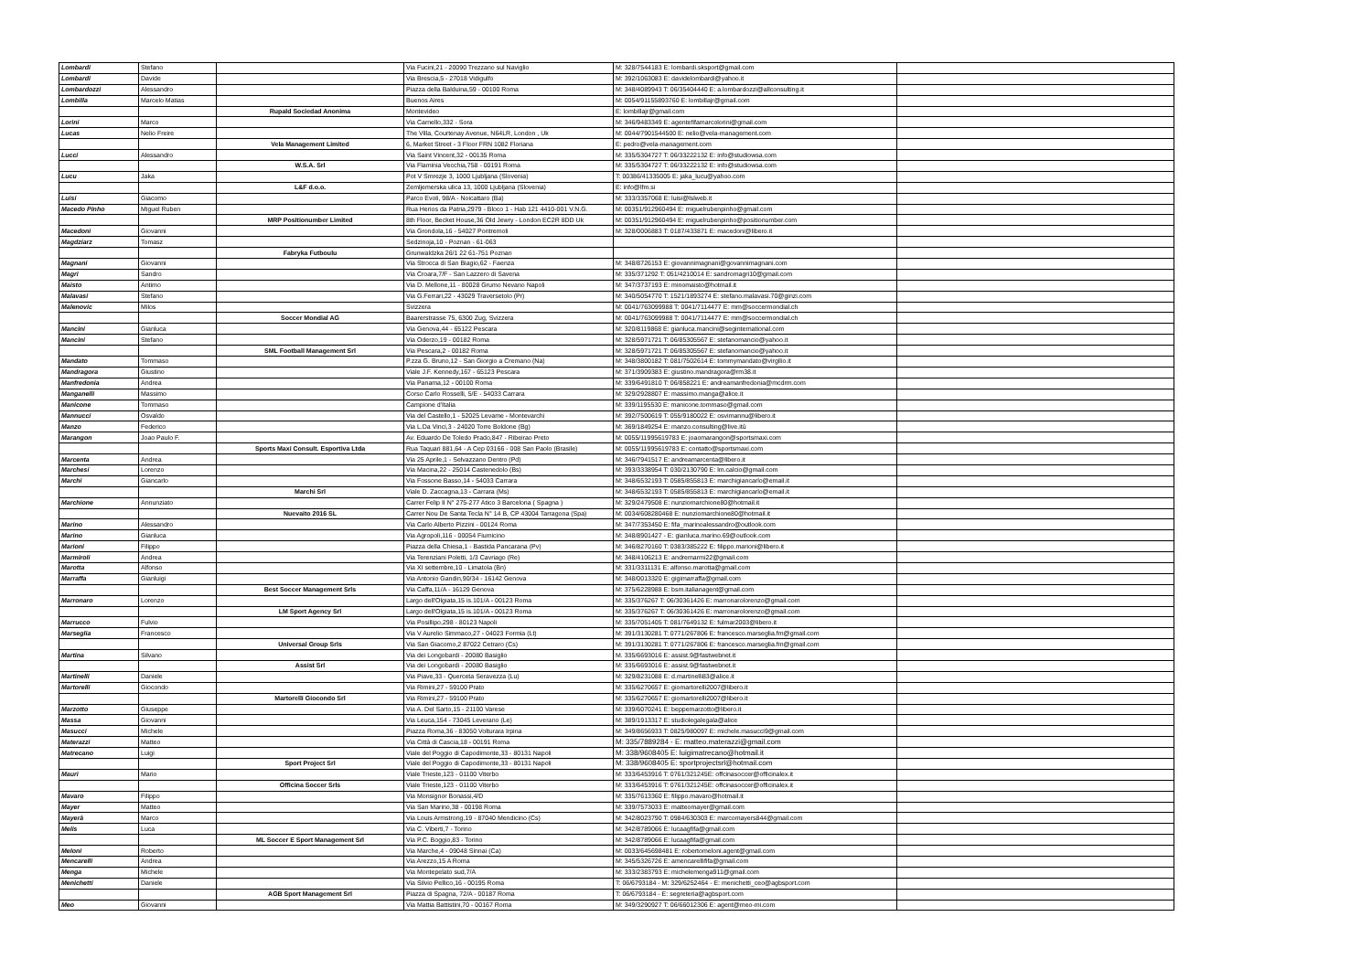| Lombardi | Stefano | | Via Fucini,21 - 20090 Trezzano sul Naviglio | M: 328/7544183 E: lombardi.sksport@gmail.com | |
| Lombardi | Davide | | Via Brescia,5 - 27018 Vidigulfo | M: 392/1063083 E: davidelombardi@yahoo.it | |
| Lombardozzi | Alessandro | | Piazza della Balduina,59 - 00100 Roma | M: 348/4089943 T: 06/35404440 E: a.lombardozzi@allconsulting.it | |
| Lombilla | Marcelo Matias | | Buenos Aires | M: 0054/91155893760 E: lombillajr@gmail.com | |
| | | Rupald Sociedad Anonima | Montevideo | E: lombillajr@gmail.com | |
| Lorini | Marco | | Via Carnello,332 - Sora | M: 346/9483349 E: agentefifamarcolorini@gmail.com | |
| Lucas | Nelio Freire | | The Villa, Courtenay Avenue, N64LR, London , Uk | M: 0044/7901544500 E: nelio@vela-management.com | |
| | | Vela Management Limited | 6, Market Street - 3 Floor FRN 1082 Floriana | E: pedro@vela-management.com | |
| Lucci | Alessandro | | Via Saint Vincent,32 - 00135 Roma | M: 335/5304727 T: 06/33222132 E: info@studiowsa.com | |
| | | W.S.A. Srl | Via Flaminia Vecchia,758 - 00191 Roma | M: 335/5304727 T: 06/33222132 E: info@studiowsa.com | |
| Lucu | Jaka | | Pot V Smrezje 3, 1000 Ljubljana (Slovenia) | T: 00386/41335005 E: jaka_lucu@yahoo.com | |
| | | L&F d.o.o. | Zemljemerska ulica 13, 1000 Ljubljana (Slovenia) | E: info@lfm.si | |
| Luisi | Giacomo | | Parco Evoli, 98/A - Noicattaro (Ba) | M: 333/3357068 E: luisi@lslweb.it | |
| Macedo Pinho | Miguel Ruben | | Rua Herios da Patria,2979 - Bloco 1 - Hab 121 4410-001 V.N.G. | M: 00351/912960494 E: miguelrubenpinho@gmail.com | |
| | | MRP Positionumber Limited | 8th Floor, Becket House,36 Old Jewry - London EC2R 8DD Uk | M: 00351/912960494 E: miguelrubenpinho@positionumber.com | |
| Macedoni | Giovanni | | Via Grondola,16 - 54027 Pontremoli | M: 328/0006883 T: 0187/433871 E: macedoni@libero.it | |
| Magdziarz | Tomasz | | Sedzinoja,10 - Poznan - 61-063 | | |
| | | Fabryka Futboulu | Grunwaldzka 26/1 22 61-751 Poznan | | |
| Magnani | Giovanni | | Via Strocca di San Biagio,62 - Faenza | M: 348/8726153 E: giovannimagnani@govannimagnani.com | |
| Magri | Sandro | | Via Croara,7/F - San Lazzero di Savena | M: 335/371292 T: 051/4210014 E: sandromagri10@gmail.com | |
| Maisto | Antimo | | Via D. Mellone,11 - 80028 Grumo Nevano Napoli | M: 347/3737193 E: minomaisto@hotmail.it | |
| Malavasi | Stefano | | Via G.Ferrari,22 - 43029 Traversetolo (Pr) | M: 340/5054770 T: 1521/1893274 E: stefano.malavasi.70@ginzi.com | |
| Malenovic | Milos | | Svizzera | M: 0041/763099988 T: 0041/7114477 E: mm@soccermondial.ch | |
| | | Soccer Mondial AG | Baarerstrasse 75, 6300 Zug, Svizzera | M: 0041/763099988 T: 0041/7114477 E: mm@soccermondial.ch | |
| Mancini | Gianluca | | Via Genova,44 - 65122 Pescara | M: 320/8119868 E: gianluca.mancini@seginternational.com | |
| Mancini | Stefano | | Via Oderzo,19 - 00182 Roma | M: 328/5971721 T: 06/85305567 E: stefanomancio@yahoo.it | |
| | | SML Football Management Srl | Via Pescara,2 - 00182 Roma | M: 328/5971721 T: 06/85305567 E: stefanomancio@yahoo.it | |
| Mandato | Tommaso | | P.zza G. Bruno,12 - San Giorgio a Cremano (Na) | M: 348/3800182 T: 081/7502614 E: tommymandato@virgilio.it | |
| Mandragora | Giustino | | Viale J.F. Kennedy,167 - 65123 Pescara | M: 371/3909383 E: giustino.mandragora@rm38.it | |
| Manfredonia | Andrea | | Via Panama,12 - 00100 Roma | M: 339/6491810 T: 06/858221 E: andreamanfredonia@mcdrm.com | |
| Manganelli | Massimo | | Corso Carlo Rosselli, 5/E - 54033 Carrara | M: 329/2928807 E: massimo.manga@alice.it | |
| Manicone | Tommaso | | Campione d'Italia | M: 339/1195530 E: manicone.tommaso@gmail.com | |
| Mannucci | Osvaldo | | Via del Castello,1 - 52025 Levame - Montevarchi | M: 392/7500619 T: 055/9180022 E: osvimannu@libero.it | |
| Manzo | Federico | | Via L.Da Vinci,3 - 24020 Torre Boldone (Bg) | M: 369/1849254 E: manzo.consulting@live.itù | |
| Marangon | Joao Paulo F. | | Av. Eduardo De Toledo Prado,847 - Ribeirao Preto | M: 0055/11995619783 E: joaomarangon@sportsmaxi.com | |
| | | Sports Maxi Consult. Esportiva Ltda | Rua Taquari 881,64 - A Cep 03166 - 008 San Paolo (Brasile) | M: 0055/11995619783 E: contatto@sportsmaxi.com | |
| Marcenta | Andrea | | Via 25 Aprile,1 - Selvazzano Dentro (Pd) | M: 346/7941517 E: andreamarcenta@libero.it | |
| Marchesi | Lorenzo | | Via Macina,22 - 25014 Castenedolo (Bs) | M: 393/3338954 T: 030/2130790 E: lm.calcio@gmail.com | |
| Marchi | Giancarlo | | Via Fossone Basso,14 - 54033 Carrara | M: 348/6532193 T: 0585/855813 E: marchigiancarlo@email.it | |
| | | Marchi Srl | Viale D. Zaccagna,13 - Carrara (Ms) | M: 348/6532193 T: 0585/855813 E: marchigiancarlo@email.it | |
| Marchione | Annunziato | | Carrer Felip II N° 275-277 Atico 3 Barcelona ( Spagna ) | M: 329/2479508 E: nunziomarchione80@hotmail.it | |
| | | Nuevaito 2016 SL | Carrer Nou De Santa Tecla N° 14 B, CP 43004 Tarragona (Spa) | M: 0034/608280468 E: nunziomarchione80@hotmail.it | |
| Marino | Alessandro | | Via Carlo Alberto Pizzini - 00124 Roma | M: 347/7353450 E: fifa_marinoalessandro@outlook.com | |
| Marino | Gianluca | | Via Agropoli,116 - 00054 Fiumicino | M: 348/8901427 - E: gianluca.marino.69@outlook.com | |
| Marioni | Filippo | | Piazza della Chiesa,1 - Bastida Pancarana (Pv) | M: 346/8270160 T: 0383/385222 E: filippo.marioni@libero.it | |
| Marmiroli | Andrea | | Via Terenziani Poletti, 1/3 Cavriago (Re) | M: 348/4106213 E: andremarmi22@gmail.com | |
| Marotta | Alfonso | | Via XI settembre,10 - Limatola (Bn) | M: 331/3311131 E: alfonso.marotta@gmail.com | |
| Marraffa | Gianluigi | | Via Antonio Gandin,90/34 - 16142 Genova | M: 348/0013320 E: gigimarraffa@gmail.com | |
| | | Best Soccer Management Srls | Via Caffa,11/A - 16129 Genova | M: 375/6228988 E: bsm.italianagent@gmail.com | |
| Marronaro | Lorenzo | | Largo dell'Olgiata,15 is.101/A - 00123 Roma | M: 335/376267 T: 06/30361426 E: marronarolorenzo@gmail.com | |
| | | LM Sport Agency Srl | Largo dell'Olgiata,15 is.101/A - 00123 Roma | M: 335/376267 T: 06/30361426 E: marronarolorenzo@gmail.com | |
| Marrucco | Fulvio | | Via Posillipo,298 - 80123 Napoli | M: 335/7051405 T: 081/7649132 E: fulmar2003@libero.it | |
| Marseglia | Francesco | | Via V Aurelio Simmaco,27 - 04023 Formia (Lt) | M: 391/3130281 T: 0771/267806 E: francesco.marseglia.fm@gmail.com | |
| | | Universal Group Srls | Via San Giacomo,2 87022 Cetraro (Cs) | M: 391/3130281 T: 0771/267806 E: francesco.marseglia.fm@gmail.com | |
| Martina | Silvano | | Via dei Longobardi - 20080 Basiglio | M. 335/6693016 E: assist.9@fastwebnet.it | |
| | | Assist Srl | Via dei Longobardi - 20080 Basiglio | M: 335/6693016 E: assist.9@fastwebnet.it | |
| Martinelli | Daniele | | Via Piave,33 - Querceta Seravezza (Lu) | M: 329/8231088 E: d.martinelli83@alice.it | |
| Martorelli | Giocondo | | Via Rimini,27 - 59100 Prato | M: 335/6270657 E: giomartorelli2007@libero.it | |
| | | Martorelli Giocondo Srl | Via Rimini,27 - 59100 Prato | M: 335/6270657 E: giomartorelli2007@libero.it | |
| Marzotto | Giuseppe | | Via A. Del Sarto,15 - 21100 Varese | M: 339/6070241 E: beppemarzotto@libero.it | |
| Massa | Giovanni | | Via Leuca,154 - 73045 Leverano (Le) | M: 389/1913317 E: studiolegalegala@alice | |
| Masucci | Michele | | Piazza Roma,36 - 83050 Volturara Irpina | M: 349/8656933 T: 0825/980097 E: michele.masucci9@gmail.com | |
| Materazzi | Matteo | | Via Città di Cascia,18 - 00191 Roma | M: 335/7889284 - E: matteo.materazzi@gmail.com | |
| Matrecano | Luigi | | Viale del Poggio di Capodimonte,33 - 80131 Napoli | M: 338/9608405 E: luigimatrecano@hotmail.it | |
| | | Sport Project Srl | Viale del Poggio di Capodimonte,33 - 80131 Napoli | M: 338/9608405 E: sportprojectsrl@hotmail.com | |
| Mauri | Mario | | Viale Trieste,123 - 01100 Viterbo | M: 333/6453916 T: 0761/321245E: offcinasoccer@officinalex.it | |
| | | Officina Soccer Srls | Viale Trieste,123 - 01100 Viterbo | M: 333/6453916 T: 0761/321245E: offcinasoccer@officinalex.it | |
| Mavaro | Filippo | | Via Monsignor Bonassi,4/D | M: 335/7613360 E: filippo.mavaro@hotmail.it | |
| Mayer | Matteo | | Via San Marino,38 - 00198 Roma | M: 339/7573033 E: matteomayer@gmail.com | |
| Mayerà | Marco | | Via Louis Armstrong,19 - 87040 Mendicino (Cs) | M: 342/8023790 T: 0984/630303 E: marcomayers844@gmail.com | |
| Melis | Luca | | Via C. Viberti,7 - Torino | M: 342/8789066 E: lucaagfifa@gmail.com | |
| | | ML Soccer E Sport Management Srl | Via P.C. Boggio,83 - Torino | M: 342/8789066 E: lucaagfifa@gmail.com | |
| Meloni | Roberto | | Via Marche,4 - 09048 Sinnai (Ca) | M: 0033/645698481 E: robertomeloni.agent@gmail.com | |
| Mencarelli | Andrea | | Via Arezzo,15 A Roma | M: 345/5326726 E: amencarellififa@gmail.com | |
| Menga | Michele | | Via Montepelato sud,7/A | M: 333/2383793 E: michelemenga911@gmail.com | |
| Menichetti | Daniele | | Via Silvio Pellico,16 - 00195 Roma | T: 06/6793184 - M: 329/6252464 - E: menichetti_ceo@agbsport.com | |
| | | AGB Sport Management Srl | Piazza di Spagna, 72/A - 00187 Roma | T: 06/6793184 - E: segreteria@agbsport.com | |
| Meo | Giovanni | | Via Mattia Battistini,70 - 00167 Roma | M: 349/3290927 T: 06/66012306 E: agent@meo-mi.com | |